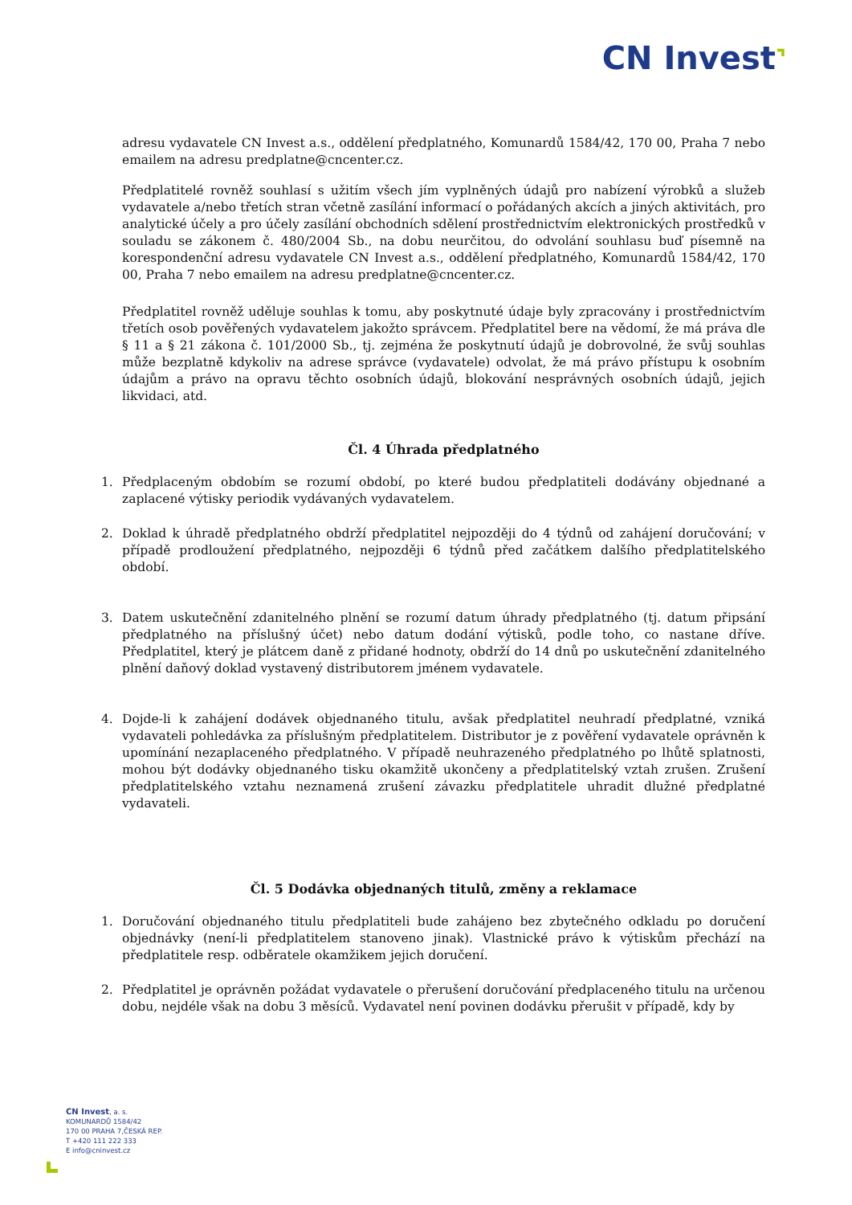CN Invest⌝
adresu vydavatele CN Invest a.s., oddělení předplatného, Komunardů 1584/42, 170 00, Praha 7 nebo emailem na adresu predplatne@cncenter.cz.
Předplatitelé rovněž souhlasí s užitím všech jím vyplněných údajů pro nabízení výrobků a služeb vydavatele a/nebo třetích stran včetně zasílání informací o pořádaných akcích a jiných aktivitách, pro analytické účely a pro účely zasílání obchodních sdělení prostřednictvím elektronických prostředků v souladu se zákonem č. 480/2004 Sb., na dobu neurčitou, do odvolání souhlasu buď písemně na korespondenční adresu vydavatele CN Invest a.s., oddělení předplatného, Komunardů 1584/42, 170 00, Praha 7 nebo emailem na adresu predplatne@cncenter.cz.
Předplatitel rovněž uděluje souhlas k tomu, aby poskytnuté údaje byly zpracovány i prostřednictvím třetích osob pověřených vydavatelem jakožto správcem. Předplatitel bere na vědomí, že má práva dle § 11 a § 21 zákona č. 101/2000 Sb., tj. zejména že poskytnutí údajů je dobrovolné, že svůj souhlas může bezplatně kdykoliv na adrese správce (vydavatele) odvolat, že má právo přístupu k osobním údajům a právo na opravu těchto osobních údajů, blokování nesprávných osobních údajů, jejich likvidaci, atd.
Čl. 4 Úhrada předplatného
1. Předplaceným obdobím se rozumí období, po které budou předplatiteli dodávány objednané a zaplacené výtisky periodik vydávaných vydavatelem.
2. Doklad k úhradě předplatného obdrží předplatitel nejpozději do 4 týdnů od zahájení doručování; v případě prodloužení předplatného, nejpozději 6 týdnů před začátkem dalšího předplatitelského období.
3. Datem uskutečnění zdanitelného plnění se rozumí datum úhrady předplatného (tj. datum připsání předplatného na příslušný účet) nebo datum dodání výtisků, podle toho, co nastane dříve. Předplatitel, který je plátcem daně z přidané hodnoty, obdrží do 14 dnů po uskutečnění zdanitelného plnění daňový doklad vystavený distributorem jménem vydavatele.
4. Dojde-li k zahájení dodávek objednaného titulu, avšak předplatitel neuhradí předplatné, vzniká vydavateli pohledávka za příslušným předplatitelem. Distributor je z pověření vydavatele oprávněn k upomínání nezaplaceného předplatného. V případě neuhrazeného předplatného po lhůtě splatnosti, mohou být dodávky objednaného tisku okamžitě ukončeny a předplatitelský vztah zrušen. Zrušení předplatitelského vztahu neznamená zrušení závazku předplatitele uhradit dlužné předplatné vydavateli.
Čl. 5 Dodávka objednaných titulů, změny a reklamace
1. Doručování objednaného titulu předplatiteli bude zahájeno bez zbytečného odkladu po doručení objednávky (není-li předplatitelem stanoveno jinak). Vlastnické právo k výtiskům přechází na předplatitele resp. odběratele okamžikem jejich doručení.
2. Předplatitel je oprávněn požádat vydavatele o přerušení doručování předplaceného titulu na určenou dobu, nejdéle však na dobu 3 měsíců. Vydavatel není povinen dodávku přerušit v případě, kdy by
CN Invest, a. s.
KOMUNARDŮ 1584/42
170 00 PRAHA 7,ČESKÁ REP.
T +420 111 222 333
E info@cninvest.cz